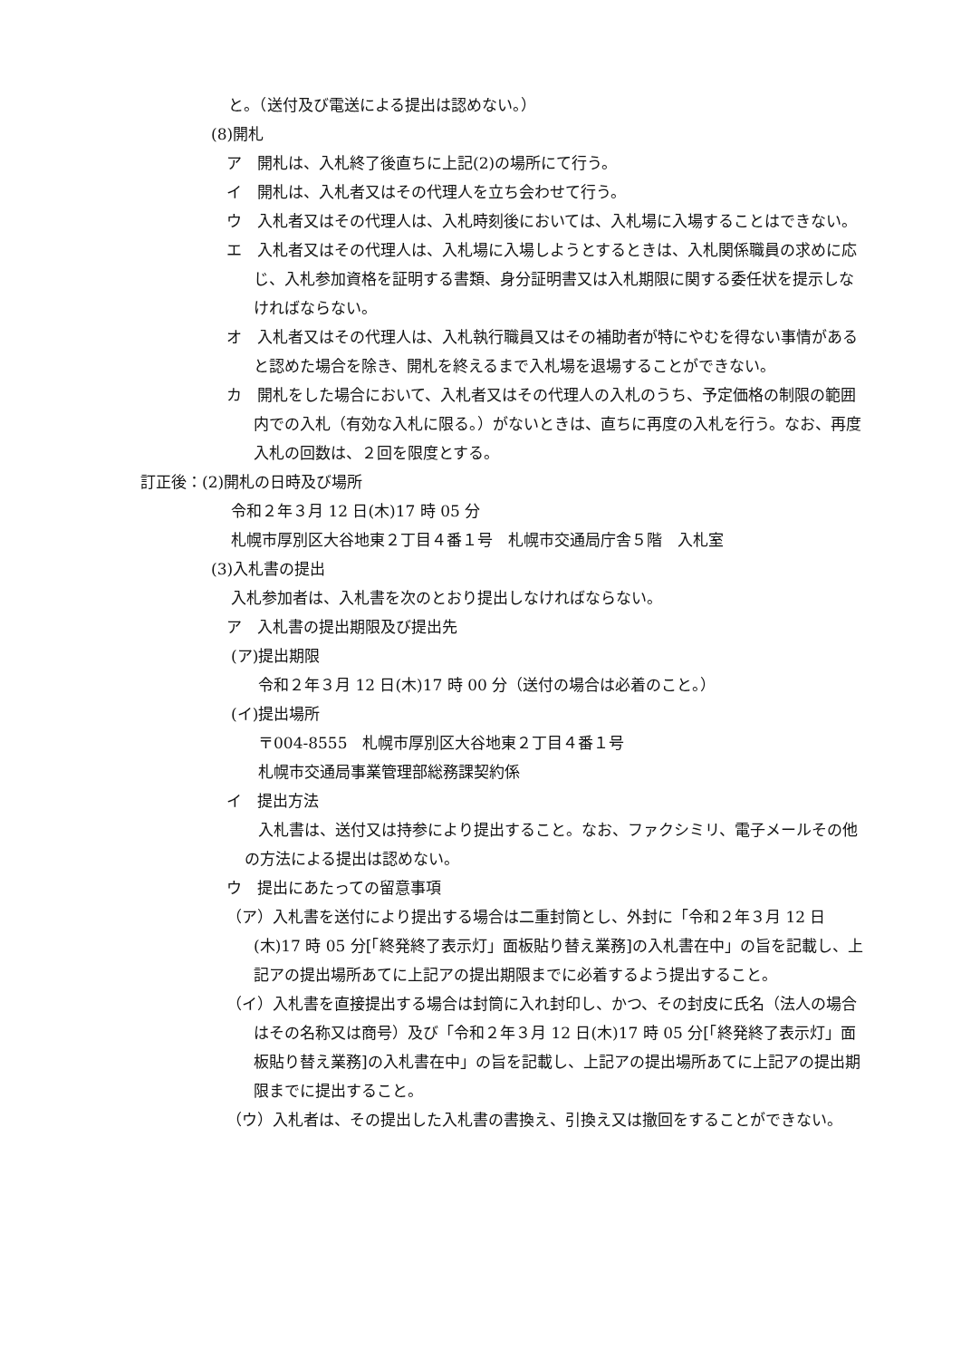と。（送付及び電送による提出は認めない。）
(8)開札
ア　開札は、入札終了後直ちに上記(2)の場所にて行う。
イ　開札は、入札者又はその代理人を立ち会わせて行う。
ウ　入札者又はその代理人は、入札時刻後においては、入札場に入場することはできない。
エ　入札者又はその代理人は、入札場に入場しようとするときは、入札関係職員の求めに応じ、入札参加資格を証明する書類、身分証明書又は入札期限に関する委任状を提示しなければならない。
オ　入札者又はその代理人は、入札執行職員又はその補助者が特にやむを得ない事情があると認めた場合を除き、開札を終えるまで入札場を退場することができない。
カ　開札をした場合において、入札者又はその代理人の入札のうち、予定価格の制限の範囲内での入札（有効な入札に限る。）がないときは、直ちに再度の入札を行う。なお、再度入札の回数は、２回を限度とする。
訂正後：(2)開札の日時及び場所
令和２年３月 12 日(木)17 時 05 分
札幌市厚別区大谷地東２丁目４番１号　札幌市交通局庁舎５階　入札室
(3)入札書の提出
入札参加者は、入札書を次のとおり提出しなければならない。
ア　入札書の提出期限及び提出先
(ア)提出期限
令和２年３月 12 日(木)17 時 00 分（送付の場合は必着のこと。）
(イ)提出場所
〒004-8555　札幌市厚別区大谷地東２丁目４番１号
札幌市交通局事業管理部総務課契約係
イ　提出方法
入札書は、送付又は持参により提出すること。なお、ファクシミリ、電子メールその他の方法による提出は認めない。
ウ　提出にあたっての留意事項
（ア）入札書を送付により提出する場合は二重封筒とし、外封に「令和２年３月 12 日(木)17 時 05 分[「終発終了表示灯」面板貼り替え業務]の入札書在中」の旨を記載し、上記アの提出場所あてに上記アの提出期限までに必着するよう提出すること。
（イ）入札書を直接提出する場合は封筒に入れ封印し、かつ、その封皮に氏名（法人の場合はその名称又は商号）及び「令和２年３月 12 日(木)17 時 05 分[「終発終了表示灯」面板貼り替え業務]の入札書在中」の旨を記載し、上記アの提出場所あてに上記アの提出期限までに提出すること。
（ウ）入札者は、その提出した入札書の書換え、引換え又は撤回をすることができない。